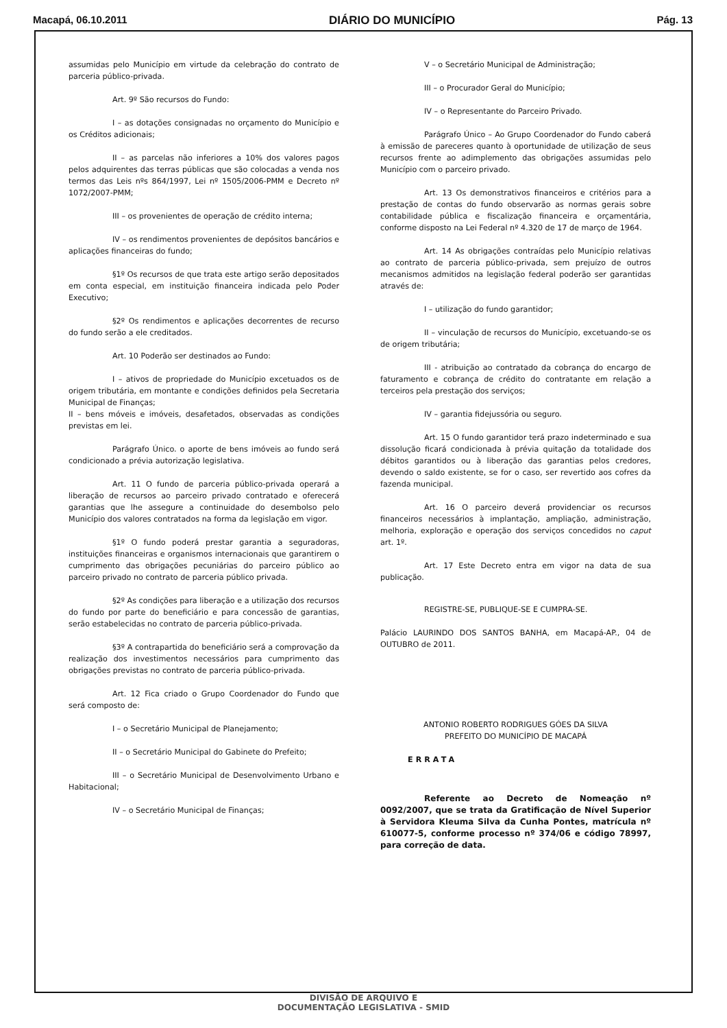Macapá, 06.10.2011 DIÁRIO DO MUNICÍPIO Pág. 13
assumidas pelo Município em virtude da celebração do contrato de parceria público-privada.
Art. 9º São recursos do Fundo:
I – as dotações consignadas no orçamento do Município e os Créditos adicionais;
II – as parcelas não inferiores a 10% dos valores pagos pelos adquirentes das terras públicas que são colocadas a venda nos termos das Leis nºs 864/1997, Lei nº 1505/2006-PMM e Decreto nº 1072/2007-PMM;
III – os provenientes de operação de crédito interna;
IV – os rendimentos provenientes de depósitos bancários e aplicações financeiras do fundo;
§1º Os recursos de que trata este artigo serão depositados em conta especial, em instituição financeira indicada pelo Poder Executivo;
§2º Os rendimentos e aplicações decorrentes de recurso do fundo serão a ele creditados.
Art. 10 Poderão ser destinados ao Fundo:
I – ativos de propriedade do Município excetuados os de origem tributária, em montante e condições definidos pela Secretaria Municipal de Finanças;
II – bens móveis e imóveis, desafetados, observadas as condições previstas em lei.
Parágrafo Único. o aporte de bens imóveis ao fundo será condicionado a prévia autorização legislativa.
Art. 11 O fundo de parceria público-privada operará a liberação de recursos ao parceiro privado contratado e oferecerá garantias que lhe assegure a continuidade do desembolso pelo Município dos valores contratados na forma da legislação em vigor.
§1º O fundo poderá prestar garantia a seguradoras, instituições financeiras e organismos internacionais que garantirem o cumprimento das obrigações pecuniárias do parceiro público ao parceiro privado no contrato de parceria público privada.
§2º As condições para liberação e a utilização dos recursos do fundo por parte do beneficiário e para concessão de garantias, serão estabelecidas no contrato de parceria público-privada.
§3º A contrapartida do beneficiário será a comprovação da realização dos investimentos necessários para cumprimento das obrigações previstas no contrato de parceria público-privada.
Art. 12 Fica criado o Grupo Coordenador do Fundo que será composto de:
I – o Secretário Municipal de Planejamento;
II – o Secretário Municipal do Gabinete do Prefeito;
III – o Secretário Municipal de Desenvolvimento Urbano e Habitacional;
IV – o Secretário Municipal de Finanças;
V – o Secretário Municipal de Administração;
III – o Procurador Geral do Município;
IV – o Representante do Parceiro Privado.
Parágrafo Único – Ao Grupo Coordenador do Fundo caberá à emissão de pareceres quanto à oportunidade de utilização de seus recursos frente ao adimplemento das obrigações assumidas pelo Município com o parceiro privado.
Art. 13 Os demonstrativos financeiros e critérios para a prestação de contas do fundo observarão as normas gerais sobre contabilidade pública e fiscalização financeira e orçamentária, conforme disposto na Lei Federal nº 4.320 de 17 de março de 1964.
Art. 14 As obrigações contraídas pelo Município relativas ao contrato de parceria público-privada, sem prejuízo de outros mecanismos admitidos na legislação federal poderão ser garantidas através de:
I – utilização do fundo garantidor;
II – vinculação de recursos do Município, excetuando-se os de origem tributária;
III - atribuição ao contratado da cobrança do encargo de faturamento e cobrança de crédito do contratante em relação a terceiros pela prestação dos serviços;
IV – garantia fidejussória ou seguro.
Art. 15 O fundo garantidor terá prazo indeterminado e sua dissolução ficará condicionada à prévia quitação da totalidade dos débitos garantidos ou à liberação das garantias pelos credores, devendo o saldo existente, se for o caso, ser revertido aos cofres da fazenda municipal.
Art. 16 O parceiro deverá providenciar os recursos financeiros necessários à implantação, ampliação, administração, melhoria, exploração e operação dos serviços concedidos no caput art. 1º.
Art. 17 Este Decreto entra em vigor na data de sua publicação.
REGISTRE-SE, PUBLIQUE-SE E CUMPRA-SE.
Palácio LAURINDO DOS SANTOS BANHA, em Macapá-AP., 04 de OUTUBRO de 2011.
ANTONIO ROBERTO RODRIGUES GÓES DA SILVA
PREFEITO DO MUNICÍPIO DE MACAPÁ
ERRATA
Referente ao Decreto de Nomeação nº 0092/2007, que se trata da Gratificação de Nível Superior à Servidora Kleuma Silva da Cunha Pontes, matrícula nº 610077-5, conforme processo nº 374/06 e código 78997, para correção de data.
DIVISÃO DE ARQUIVO E
DOCUMENTAÇÃO LEGISLATIVA - SMID